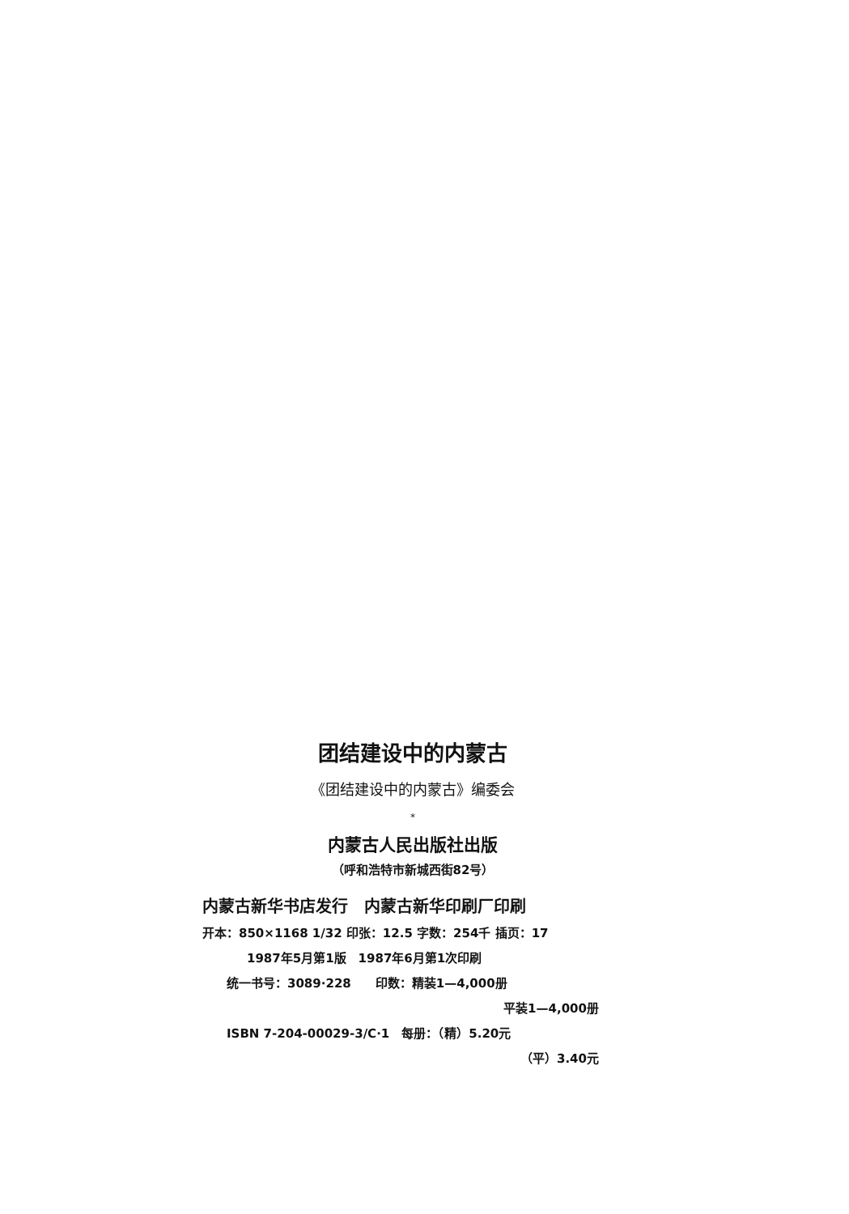团结建设中的内蒙古
《团结建设中的内蒙古》编委会
*
内蒙古人民出版社出版
（呼和浩特市新城西街82号）
内蒙古新华书店发行　内蒙古新华印刷厂印刷
开本：850×1168 1/32 印张：12.5 字数：254千 插页：17
1987年5月第1版　1987年6月第1次印刷
统一书号：3089·228　　印数：精装1—4,000册
平装1—4,000册
ISBN 7-204-00029-3/C·1　每册：（精）5.20元
（平）3.40元